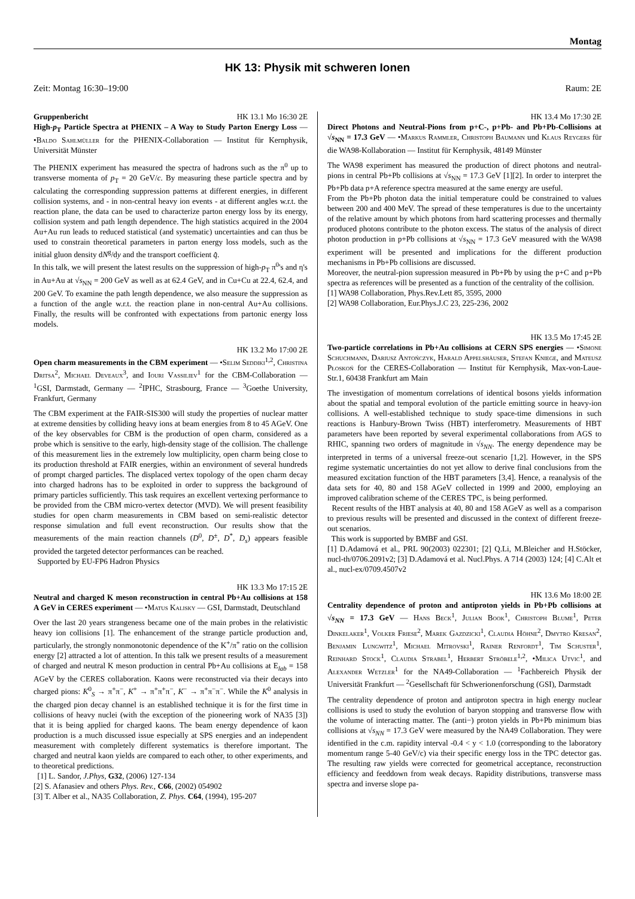Montag
HK 13: Physik mit schweren Ionen
Zeit: Montag 16:30–19:00 Raum: 2E
Gruppenbericht HK 13.1 Mo 16:30 2E
High-p<sub>T</sub> Particle Spectra at PHENIX – A Way to Study Parton Energy Loss — •Baldo Sahlmüller for the PHENIX-Collaboration — Institut für Kernphysik, Universität Münster
The PHENIX experiment has measured the spectra of hadrons such as the π<sup>0</sup> up to transverse momenta of p<sub>T</sub> = 20 GeV/c. By measuring these particle spectra and by calculating the corresponding suppression patterns at different energies, in different collision systems, and - in non-central heavy ion events - at different angles w.r.t. the reaction plane, the data can be used to characterize parton energy loss by its energy, collision system and path length dependence. The high statistics acquired in the 2004 Au+Au run leads to reduced statistical (and systematic) uncertainties and can thus be used to constrain theoretical parameters in parton energy loss models, such as the initial gluon density dN<sup>g</sup>/dy and the transport coefficient q̂.
In this talk, we will present the latest results on the suppression of high-p<sub>T</sub> π<sup>0</sup>'s and η's in Au+Au at √s<sub>NN</sub> = 200 GeV as well as at 62.4 GeV, and in Cu+Cu at 22.4, 62.4, and 200 GeV. To examine the path length dependence, we also measure the suppression as a function of the angle w.r.t. the reaction plane in non-central Au+Au collisions. Finally, the results will be confronted with expectations from partonic energy loss models.
HK 13.2 Mo 17:00 2E
Open charm measurements in the CBM experiment — •Selim Seddiki<sup>1,2</sup>, Christina Dritsa<sup>2</sup>, Michael Deveaux<sup>3</sup>, and Iouri Vassiliev<sup>1</sup> for the CBM-Collaboration — <sup>1</sup>GSI, Darmstadt, Germany — <sup>2</sup>IPHC, Strasbourg, France — <sup>3</sup>Goethe University, Frankfurt, Germany
The CBM experiment at the FAIR-SIS300 will study the properties of nuclear matter at extreme densities by colliding heavy ions at beam energies from 8 to 45 AGeV. One of the key observables for CBM is the production of open charm, considered as a probe which is sensitive to the early, high-density stage of the collision. The challenge of this measurement lies in the extremely low multiplicity, open charm being close to its production threshold at FAIR energies, within an environment of several hundreds of prompt charged particles. The displaced vertex topology of the open charm decay into charged hadrons has to be exploited in order to suppress the background of primary particles sufficiently. This task requires an excellent vertexing performance to be provided from the CBM micro-vertex detector (MVD). We will present feasibility studies for open charm measurements in CBM based on semi-realistic detector response simulation and full event reconstruction. Our results show that the measurements of the main reaction channels (D<sup>0</sup>, D<sup>±</sup>, D<sup>*</sup>, D<sub>s</sub>) appears feasible provided the targeted detector performances can be reached.
Supported by EU-FP6 Hadron Physics
HK 13.3 Mo 17:15 2E
Neutral and charged K meson reconstruction in central Pb+Au collisions at 158 A GeV in CERES experiment — •Matus Kalisky — GSI, Darmstadt, Deutschland
Over the last 20 years strangeness became one of the main probes in the relativistic heavy ion collisions [1]. The enhancement of the strange particle production and, particularly, the strongly nonmonotonic dependence of the K<sup>+</sup>/π<sup>+</sup> ratio on the collision energy [2] attracted a lot of attention. In this talk we present results of a measurement of charged and neutral K meson production in central Pb+Au collisions at E<sub>lab</sub> = 158 AGeV by the CERES collaboration. Kaons were reconstructed via their decays into charged pions: K<sup>0</sup><sub>S</sub> → π<sup>+</sup>π<sup>−</sup>, K<sup>+</sup> → π<sup>+</sup>π<sup>+</sup>π<sup>−</sup>, K<sup>−</sup> → π<sup>+</sup>π<sup>−</sup>π<sup>−</sup>. While the K<sup>0</sup> analysis in the charged pion decay channel is an established technique it is for the first time in collisions of heavy nuclei (with the exception of the pioneering work of NA35 [3]) that it is being applied for charged kaons. The beam energy dependence of kaon production is a much discussed issue especially at SPS energies and an independent measurement with completely different systematics is therefore important. The charged and neutral kaon yields are compared to each other, to other experiments, and to theoretical predictions.
[1] L. Sandor, J.Phys, G32, (2006) 127-134
[2] S. Afanasiev and others Phys. Rev., C66, (2002) 054902
[3] T. Alber et al., NA35 Collaboration, Z. Phys. C64, (1994), 195-207
HK 13.4 Mo 17:30 2E
Direct Photons and Neutral-Pions from p+C-, p+Pb- and Pb+Pb-Collisions at √s<sub>NN</sub> = 17.3 GeV — •Markus Rammler, Christoph Baumann und Klaus Reygers für die WA98-Kollaboration — Institut für Kernphysik, 48149 Münster
The WA98 experiment has measured the production of direct photons and neutral-pions in central Pb+Pb collisions at √s<sub>NN</sub> = 17.3 GeV [1][2]. In order to interpret the Pb+Pb data p+A reference spectra measured at the same energy are useful.
From the Pb+Pb photon data the initial temperature could be constrained to values between 200 and 400 MeV. The spread of these temperatures is due to the uncertainty of the relative amount by which photons from hard scattering processes and thermally produced photons contribute to the photon excess. The status of the analysis of direct photon production in p+Pb collisions at √s<sub>NN</sub> = 17.3 GeV measured with the WA98 experiment will be presented and implications for the different production mechanisms in Pb+Pb collisions are discussed.
Moreover, the neutral-pion supression measured in Pb+Pb by using the p+C and p+Pb spectra as references will be presented as a function of the centrality of the collision.
[1] WA98 Collaboration, Phys.Rev.Lett 85, 3595, 2000
[2] WA98 Collaboration, Eur.Phys.J.C 23, 225-236, 2002
HK 13.5 Mo 17:45 2E
Two-particle correlations in Pb+Au collisions at CERN SPS energies — •Simone Schuchmann, Dariusz Antończyk, Harald Appelshäuser, Stefan Kniege, and Mateusz Płoskoń for the CERES-Collaboration — Institut für Kernphysik, Max-von-Laue-Str.1, 60438 Frankfurt am Main
The investigation of momentum correlations of identical bosons yields information about the spatial and temporal evolution of the particle emitting source in heavy-ion collisions. A well-established technique to study space-time dimensions in such reactions is Hanbury-Brown Twiss (HBT) interferometry. Measurements of HBT parameters have been reported by several experimental collaborations from AGS to RHIC, spanning two orders of magnitude in √s<sub>NN</sub>. The energy dependence may be interpreted in terms of a universal freeze-out scenario [1,2]. However, in the SPS regime systematic uncertainties do not yet allow to derive final conclusions from the measured excitation function of the HBT parameters [3,4]. Hence, a reanalysis of the data sets for 40, 80 and 158 AGeV collected in 1999 and 2000, employing an improved calibration scheme of the CERES TPC, is being performed.
Recent results of the HBT analysis at 40, 80 and 158 AGeV as well as a comparison to previous results will be presented and discussed in the context of different freeze-out scenarios.
This work is supported by BMBF and GSI.
[1] D.Adamová et al., PRL 90(2003) 022301; [2] Q.Li, M.Bleicher and H.Stöcker, nucl-th/0706.2091v2; [3] D.Adamová et al. Nucl.Phys. A 714 (2003) 124; [4] C.Alt et al., nucl-ex/0709.4507v2
HK 13.6 Mo 18:00 2E
Centrality dependence of proton and antiproton yields in Pb+Pb collisions at √s<sub>NN</sub> = 17.3 GeV — Hans Beck<sup>1</sup>, Julian Book<sup>1</sup>, Christoph Blume<sup>1</sup>, Peter Dinkelaker<sup>1</sup>, Volker Friese<sup>2</sup>, Marek Gazdzicki<sup>1</sup>, Claudia Höhne<sup>2</sup>, Dmytro Kresan<sup>2</sup>, Benjamin Lungwitz<sup>1</sup>, Michael Mitrovski<sup>1</sup>, Rainer Renfordt<sup>1</sup>, Tim Schuster<sup>1</sup>, Reinhard Stock<sup>1</sup>, Claudia Strabel<sup>1</sup>, Herbert Ströbele<sup>1,2</sup>, •Milica Utvic<sup>1</sup>, and Alexander Wetzler<sup>1</sup> for the NA49-Collaboration — <sup>1</sup>Fachbereich Physik der Universität Frankfurt — <sup>2</sup>Gesellschaft für Schwerionenforschung (GSI), Darmstadt
The centrality dependence of proton and antiproton spectra in high energy nuclear collisions is used to study the evolution of baryon stopping and transverse flow with the volume of interacting matter. The (anti−) proton yields in Pb+Pb minimum bias collisions at √s<sub>NN</sub> = 17.3 GeV were measured by the NA49 Collaboration. They were identified in the c.m. rapidity interval -0.4 < y < 1.0 (corresponding to the laboratory momentum range 5-40 GeV/c) via their specific energy loss in the TPC detector gas. The resulting raw yields were corrected for geometrical acceptance, reconstruction efficiency and feeddown from weak decays. Rapidity distributions, transverse mass spectra and inverse slope pa-